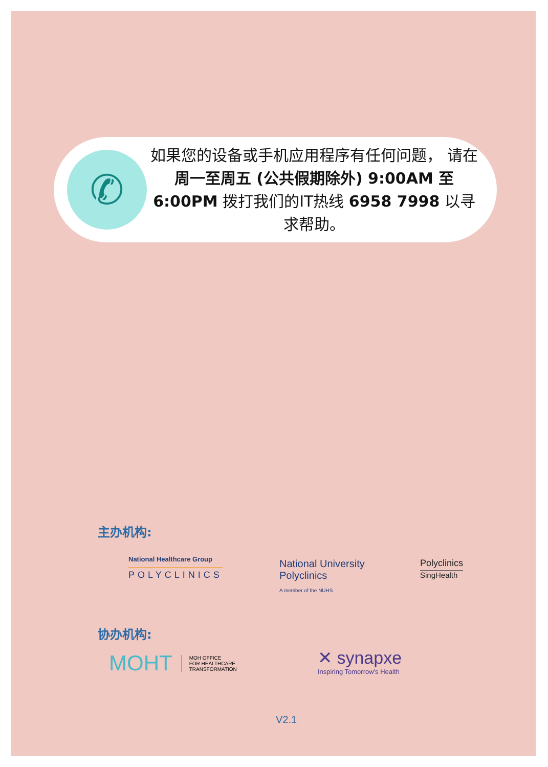✆
如果您的设备或手机应用程序有任何问题， 请在周一至周五 (公共假期除外) 9:00AM 至 6:00PM 拨打我们的IT热线 6958 7998 以寻求帮助。
主办机构:
National Healthcare Group
POLYCLINICS
National University
Polyclinics
A member of the NUHS
Polyclinics
SingHealth
协办机构:
MOHT MOH OFFICE
FOR HEALTHCARE
TRANSFORMATION
✕ synapxe
Inspiring Tomorrow's Health
V2.1